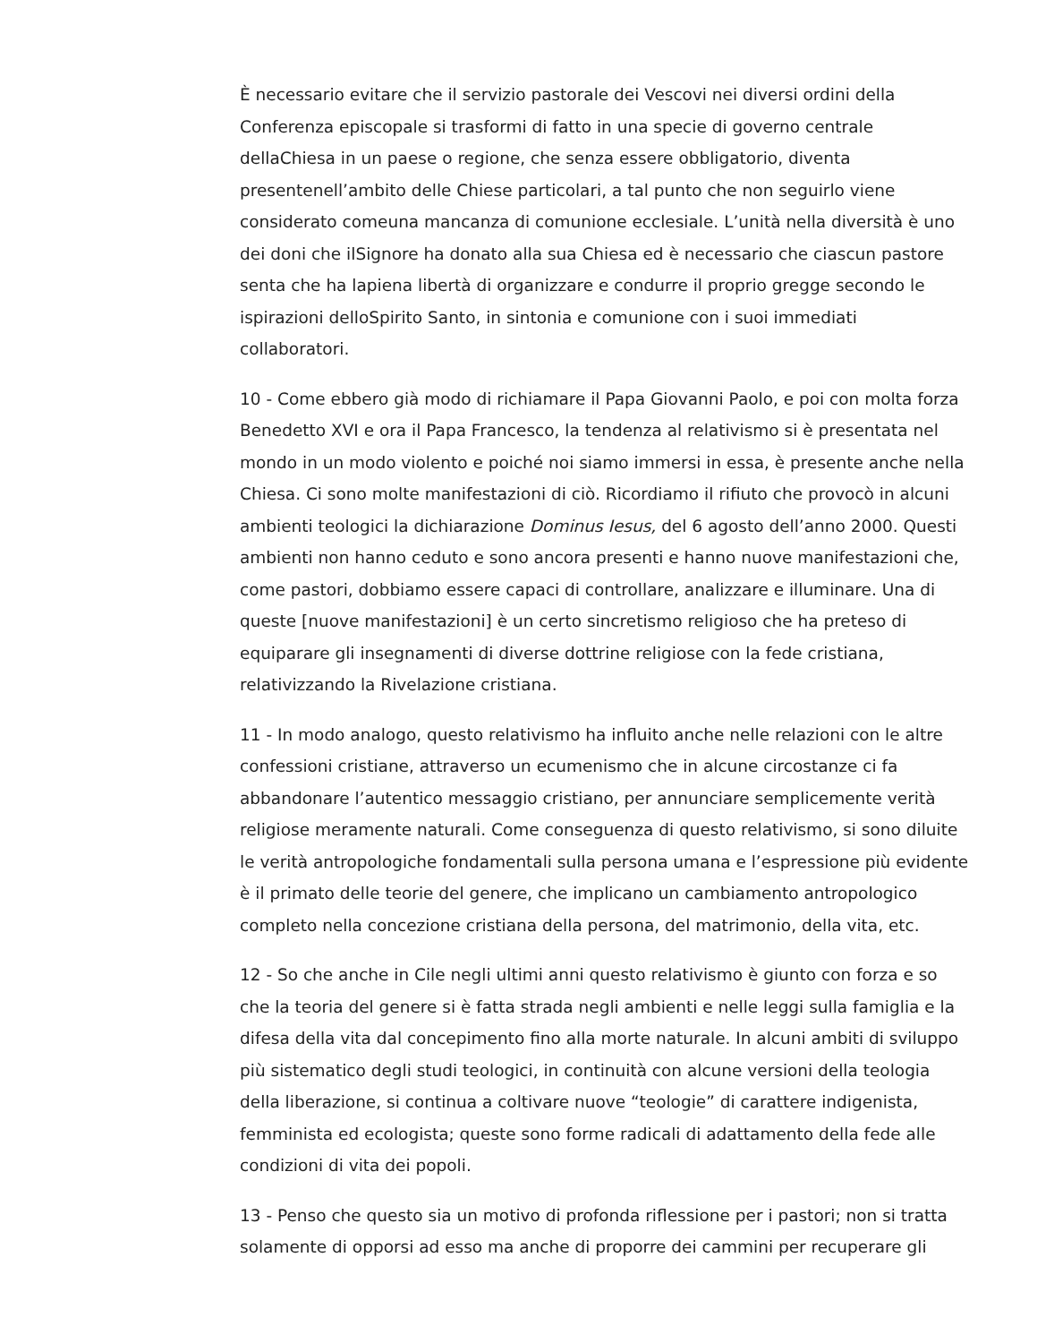È necessario evitare che il servizio pastorale dei Vescovi nei diversi ordini della Conferenza episcopale si trasformi di fatto in una specie di governo centrale dellaChiesa in un paese o regione, che senza essere obbligatorio, diventa presentenell’ambito delle Chiese particolari, a tal punto che non seguirlo viene considerato comeuna mancanza di comunione ecclesiale. L’unità nella diversità è uno dei doni che ilSignore ha donato alla sua Chiesa ed è necessario che ciascun pastore senta che ha lapiena libertà di organizzare e condurre il proprio gregge secondo le ispirazioni delloSpirito Santo, in sintonia e comunione con i suoi immediati collaboratori.
10 - Come ebbero già modo di richiamare il Papa Giovanni Paolo, e poi con molta forza Benedetto XVI e ora il Papa Francesco, la tendenza al relativismo si è presentata nel mondo in un modo violento e poiché noi siamo immersi in essa, è presente anche nella Chiesa. Ci sono molte manifestazioni di ciò. Ricordiamo il rifiuto che provocò in alcuni ambienti teologici la dichiarazione Dominus Iesus, del 6 agosto dell’anno 2000. Questi ambienti non hanno ceduto e sono ancora presenti e hanno nuove manifestazioni che, come pastori, dobbiamo essere capaci di controllare, analizzare e illuminare. Una di queste [nuove manifestazioni] è un certo sincretismo religioso che ha preteso di equiparare gli insegnamenti di diverse dottrine religiose con la fede cristiana, relativizzando la Rivelazione cristiana.
11 - In modo analogo, questo relativismo ha influito anche nelle relazioni con le altre confessioni cristiane, attraverso un ecumenismo che in alcune circostanze ci fa abbandonare l’autentico messaggio cristiano, per annunciare semplicemente verità religiose meramente naturali. Come conseguenza di questo relativismo, si sono diluite le verità antropologiche fondamentali sulla persona umana e l’espressione più evidente è il primato delle teorie del genere, che implicano un cambiamento antropologico completo nella concezione cristiana della persona, del matrimonio, della vita, etc.
12 - So che anche in Cile negli ultimi anni questo relativismo è giunto con forza e so che la teoria del genere si è fatta strada negli ambienti e nelle leggi sulla famiglia e la difesa della vita dal concepimento fino alla morte naturale. In alcuni ambiti di sviluppo più sistematico degli studi teologici, in continuità con alcune versioni della teologia della liberazione, si continua a coltivare nuove “teologie” di carattere indigenista, femminista ed ecologista; queste sono forme radicali di adattamento della fede alle condizioni di vita dei popoli.
13 - Penso che questo sia un motivo di profonda riflessione per i pastori; non si tratta solamente di opporsi ad esso ma anche di proporre dei cammini per recuperare gli